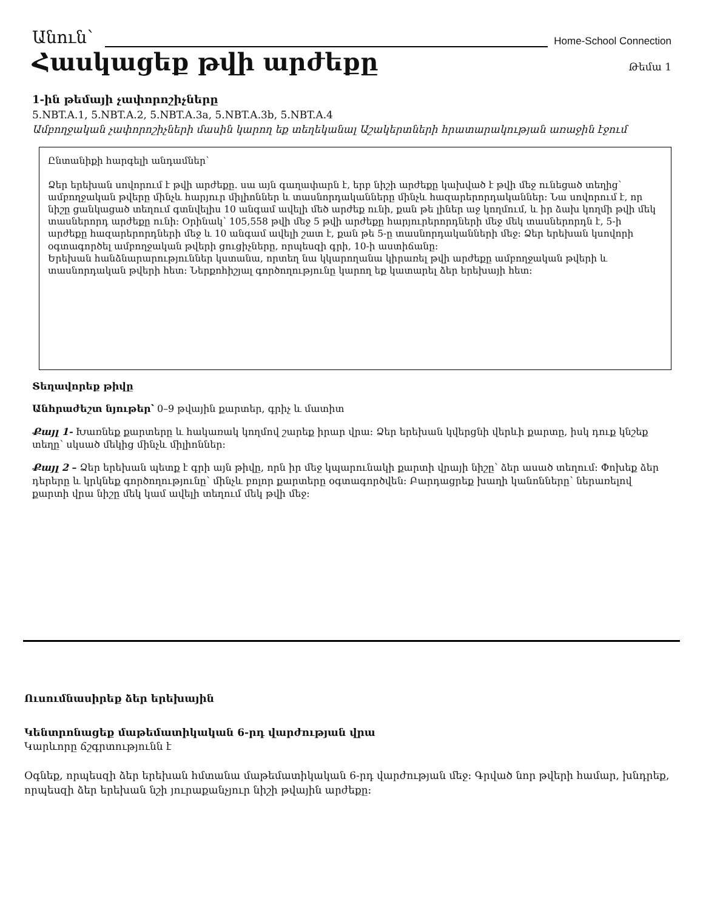Անուն՝ Home-School Connection
Հասկացեք թվի արժեքը
Թեմա 1
1-ին թեմայի չափորոշիչները
5.NBT.A.1, 5.NBT.A.2, 5.NBT.A.3a, 5.NBT.A.3b, 5.NBT.A.4
Ամբողջական չափորոշիչների մասին կարող եք տեղեկանալ Աշակերտների հրատարակության առաջին էջում
Ընտանիքի հարգելի անդամներ՝
Ձեր երեխան սովորում է թվի արժեքը. սա այն գաղափարն է, երբ նիշի արժեքը կախված է թվի մեջ ունեցած տեղից՝ ամբողջական թվերը մինչև հարյուր միլիոններ և տասնորդականները մինչև հազարերորդականներ: Նա սովորում է, որ նիշը ցանկացած տեղում գտնվելիս 10 անգամ ավելի մեծ արժեք ունի, քան թե լիներ աջ կողմում, և իր ձախ կողմի թվի մեկ տասներորդ արժեքը ունի: Օրինակ՝ 105,558 թվի մեջ 5 թվի արժեքը հարյուրերորդների մեջ մեկ տասներորդն է, 5-ի արժեքը հազարերորդների մեջ և 10 անգամ ավելի շատ է, քան թե 5-ը տասնորդականների մեջ: Ձեր երեխան կսովորի օգտագործել ամբողջական թվերի ցուցիչները, որպեսզի գրի, 10-ի աստիճանը:
Երեխան հանձնարարություններ կստանա, որտեղ նա կկարողանա կիրառել թվի արժեքը ամբողջական թվերի և տասնորդական թվերի հետ: Ներքոհիշյալ գործողությունը կարող եք կատարել ձեր երեխայի հետ:
Տեղավորեք թիվը
Անհրաժեշտ նյութեր՝ 0–9 թվային քարտեր, գրիչ և մատիտ
Քայլ 1- Խառնեք քարտերը և հակառակ կողմով շարեք իրար վրա: Ձեր երեխան կվերցնի վերևի քարտը, իսկ դուք կնշեք տեղը՝ սկսած մեկից մինչև միլիոններ:
Քայլ 2 – Ձեր երեխան պետք է գրի այն թիվը, որն իր մեջ կպարունակի քարտի վրայի նիշը՝ ձեր ասած տեղում: Փոխեք ձեր դերերը և կրկնեք գործողությունը՝ մինչև բոլոր քարտերը օգտագործվեն: Բարդացրեք խաղի կանոնները՝ ներառելով քարտի վրա նիշը մեկ կամ ավելի տեղում մեկ թվի մեջ:
Ուսումնասիրեք ձեր երեխային
Կենտրոնացեք մաթեմատիկական 6-րդ վարժության վրա
Կարևորը ճշգրտությունն է
Օգնեք, որպեսզի ձեր երեխան հմտանա մաթեմատիկական 6-րդ վարժության մեջ: Գրված նոր թվերի համար, խնդրեք, որպեսզի ձեր երեխան նշի յուրաքանչյուր նիշի թվային արժեքը: